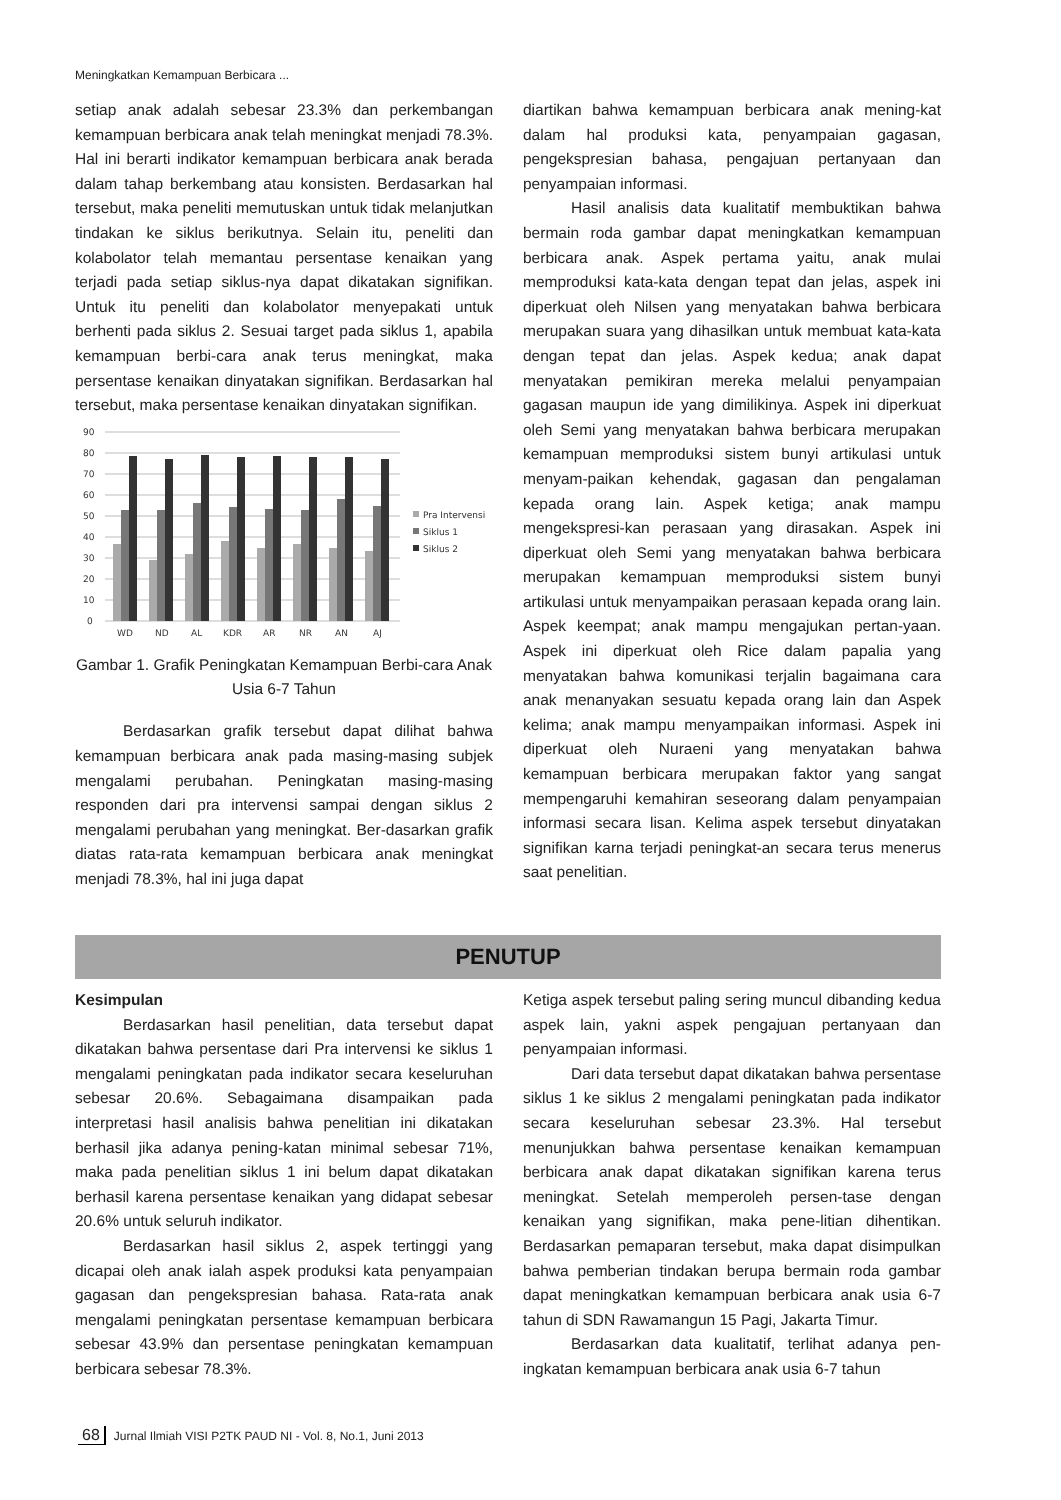Meningkatkan Kemampuan Berbicara ...
setiap anak adalah sebesar 23.3% dan perkembangan kemampuan berbicara anak telah meningkat menjadi 78.3%. Hal ini berarti indikator kemampuan berbicara anak berada dalam tahap berkembang atau konsisten. Berdasarkan hal tersebut, maka peneliti memutuskan untuk tidak melanjutkan tindakan ke siklus berikutnya. Selain itu, peneliti dan kolabolator telah memantau persentase kenaikan yang terjadi pada setiap siklus-nya dapat dikatakan signifikan. Untuk itu peneliti dan kolabolator menyepakati untuk berhenti pada siklus 2. Sesuai target pada siklus 1, apabila kemampuan berbi-cara anak terus meningkat, maka persentase kenaikan dinyatakan signifikan. Berdasarkan hal tersebut, maka persentase kenaikan dinyatakan signifikan.
90
80
70
60
50
40
30
20
10
0
WD
ND
AL
KDR
AR
NR
AN
AJ
Pra Intervensi
Siklus 1
Siklus 2
Gambar 1. Grafik Peningkatan Kemampuan Berbi-cara Anak Usia 6-7 Tahun
Berdasarkan grafik tersebut dapat dilihat bahwa kemampuan berbicara anak pada masing-masing subjek mengalami perubahan. Peningkatan masing-masing responden dari pra intervensi sampai dengan siklus 2 mengalami perubahan yang meningkat. Ber-dasarkan grafik diatas rata-rata kemampuan berbicara anak meningkat menjadi 78.3%, hal ini juga dapat
diartikan bahwa kemampuan berbicara anak mening-kat dalam hal produksi kata, penyampaian gagasan, pengekspresian bahasa, pengajuan pertanyaan dan penyampaian informasi.
Hasil analisis data kualitatif membuktikan bahwa bermain roda gambar dapat meningkatkan kemampuan berbicara anak. Aspek pertama yaitu, anak mulai memproduksi kata-kata dengan tepat dan jelas, aspek ini diperkuat oleh Nilsen yang menyatakan bahwa berbicara merupakan suara yang dihasilkan untuk membuat kata-kata dengan tepat dan jelas. Aspek kedua; anak dapat menyatakan pemikiran mereka melalui penyampaian gagasan maupun ide yang dimilikinya. Aspek ini diperkuat oleh Semi yang menyatakan bahwa berbicara merupakan kemampuan memproduksi sistem bunyi artikulasi untuk menyam-paikan kehendak, gagasan dan pengalaman kepada orang lain. Aspek ketiga; anak mampu mengekspresi-kan perasaan yang dirasakan. Aspek ini diperkuat oleh Semi yang menyatakan bahwa berbicara merupakan kemampuan memproduksi sistem bunyi artikulasi untuk menyampaikan perasaan kepada orang lain. Aspek keempat; anak mampu mengajukan pertan-yaan. Aspek ini diperkuat oleh Rice dalam papalia yang menyatakan bahwa komunikasi terjalin bagaimana cara anak menanyakan sesuatu kepada orang lain dan Aspek kelima; anak mampu menyampaikan informasi. Aspek ini diperkuat oleh Nuraeni yang menyatakan bahwa kemampuan berbicara merupakan faktor yang sangat mempengaruhi kemahiran seseorang dalam penyampaian informasi secara lisan. Kelima aspek tersebut dinyatakan signifikan karna terjadi peningkat-an secara terus menerus saat penelitian.
PENUTUP
Kesimpulan
Berdasarkan hasil penelitian, data tersebut dapat dikatakan bahwa persentase dari Pra intervensi ke siklus 1 mengalami peningkatan pada indikator secara keseluruhan sebesar 20.6%. Sebagaimana disampaikan pada interpretasi hasil analisis bahwa penelitian ini dikatakan berhasil jika adanya pening-katan minimal sebesar 71%, maka pada penelitian siklus 1 ini belum dapat dikatakan berhasil karena persentase kenaikan yang didapat sebesar 20.6% untuk seluruh indikator.
Berdasarkan hasil siklus 2, aspek tertinggi yang dicapai oleh anak ialah aspek produksi kata penyampaian gagasan dan pengekspresian bahasa. Rata-rata anak mengalami peningkatan persentase kemampuan berbicara sebesar 43.9% dan persentase peningkatan kemampuan berbicara sebesar 78.3%.
Ketiga aspek tersebut paling sering muncul dibanding kedua aspek lain, yakni aspek pengajuan pertanyaan dan penyampaian informasi.
Dari data tersebut dapat dikatakan bahwa persentase siklus 1 ke siklus 2 mengalami peningkatan pada indikator secara keseluruhan sebesar 23.3%. Hal tersebut menunjukkan bahwa persentase kenaikan kemampuan berbicara anak dapat dikatakan signifikan karena terus meningkat. Setelah memperoleh persen-tase dengan kenaikan yang signifikan, maka pene-litian dihentikan. Berdasarkan pemaparan tersebut, maka dapat disimpulkan bahwa pemberian tindakan berupa bermain roda gambar dapat meningkatkan kemampuan berbicara anak usia 6-7 tahun di SDN Rawamangun 15 Pagi, Jakarta Timur.
Berdasarkan data kualitatif, terlihat adanya pen-ingkatan kemampuan berbicara anak usia 6-7 tahun
68 Jurnal Ilmiah VISI P2TK PAUD NI - Vol. 8, No.1, Juni 2013